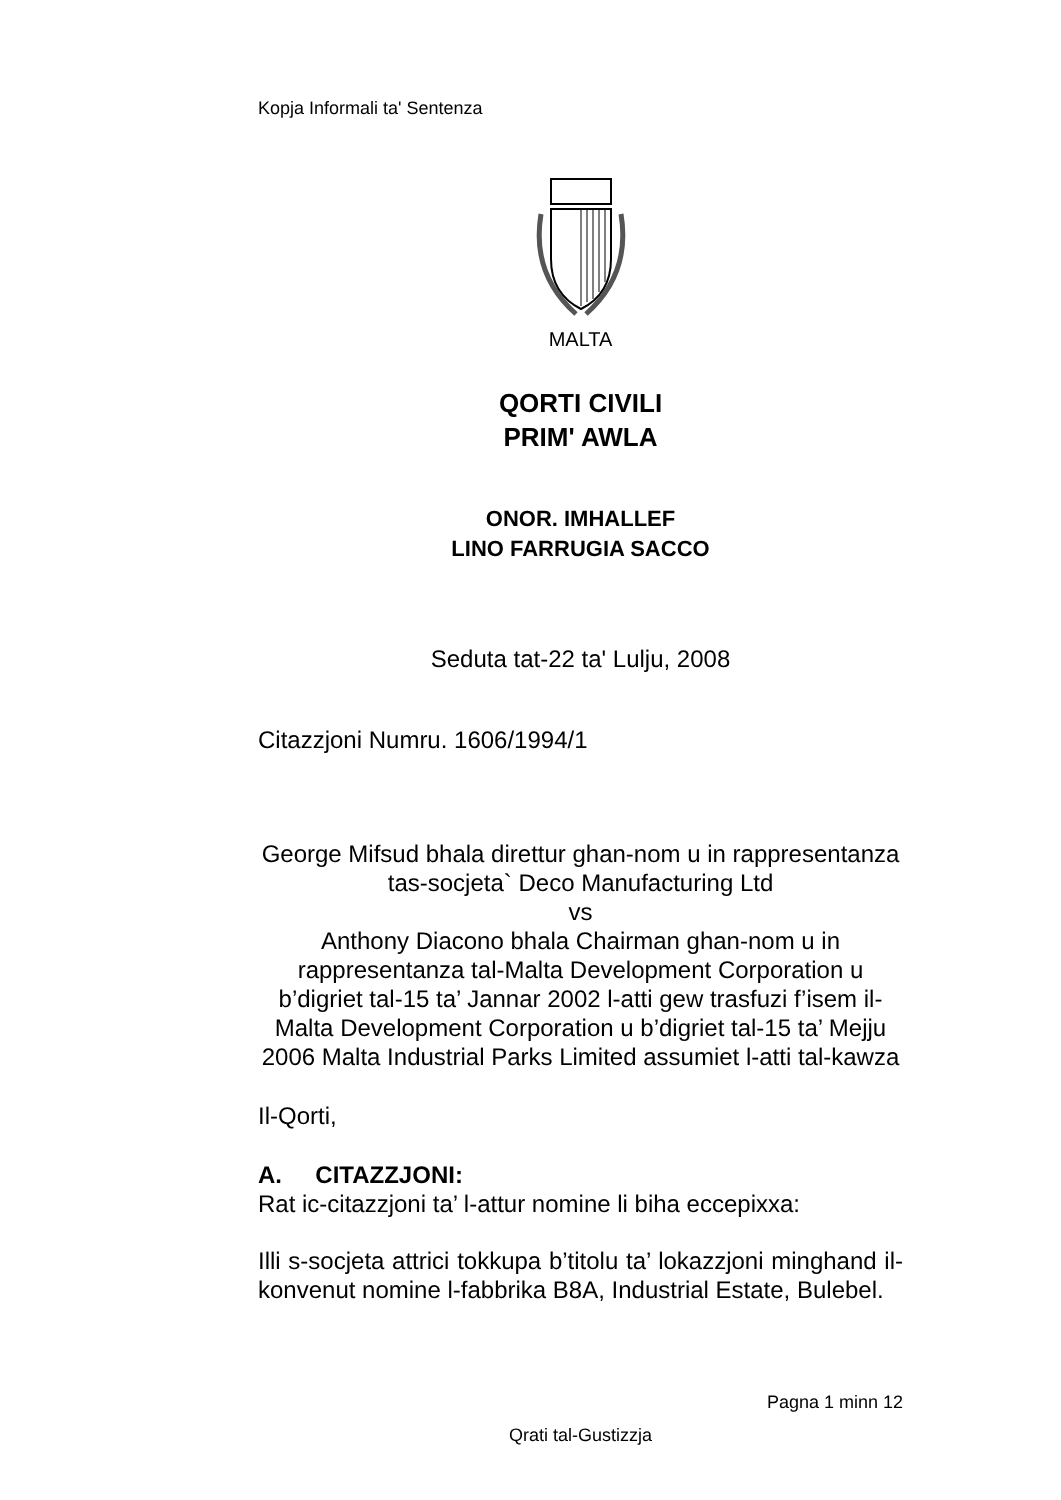Kopja Informali ta' Sentenza
MALTA
QORTI CIVILI
PRIM' AWLA
ONOR. IMHALLEF
LINO FARRUGIA SACCO
Seduta tat-22 ta' Lulju, 2008
Citazzjoni Numru. 1606/1994/1
George Mifsud bhala direttur ghan-nom u in rappresentanza tas-socjeta` Deco Manufacturing Ltd
vs
Anthony Diacono bhala Chairman ghan-nom u in rappresentanza tal-Malta Development Corporation u b’digriet tal-15 ta’ Jannar 2002 l-atti gew trasfuzi f’isem il-Malta Development Corporation u b’digriet tal-15 ta’ Mejju 2006 Malta Industrial Parks Limited assumiet l-atti tal-kawza
Il-Qorti,
A. CITAZZJONI:
Rat ic-citazzjoni ta’ l-attur nomine li biha eccepixxa:
Illi s-socjeta attrici tokkupa b’titolu ta’ lokazzjoni minghand il-konvenut nomine l-fabbrika B8A, Industrial Estate, Bulebel.
Pagna 1 minn 12
Qrati tal-Gustizzja